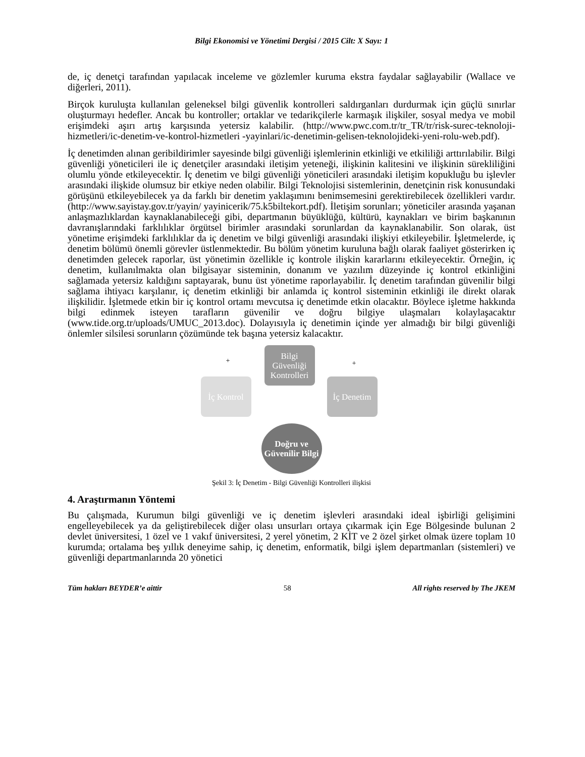Bilgi Ekonomisi ve Yönetimi Dergisi / 2015 Cilt: X Sayı: 1
de, iç denetçi tarafından yapılacak inceleme ve gözlemler kuruma ekstra faydalar sağlayabilir (Wallace ve diğerleri, 2011).
Birçok kuruluşta kullanılan geleneksel bilgi güvenlik kontrolleri saldırganları durdurmak için güçlü sınırlar oluşturmayı hedefler. Ancak bu kontroller; ortaklar ve tedarikçilerle karmaşık ilişkiler, sosyal medya ve mobil erişimdeki aşırı artış karşısında yetersiz kalabilir. (http://www.pwc.com.tr/tr_TR/tr/risk-surec-teknoloji-hizmetleri/ic-denetim-ve-kontrol-hizmetleri -yayinlari/ic-denetimin-gelisen-teknolojideki-yeni-rolu-web.pdf).
İç denetimden alınan geribildirimler sayesinde bilgi güvenliği işlemlerinin etkinliği ve etkililiği arttırılabilir. Bilgi güvenliği yöneticileri ile iç denetçiler arasındaki iletişim yeteneği, ilişkinin kalitesini ve ilişkinin sürekliliğini olumlu yönde etkileyecektir. İç denetim ve bilgi güvenliği yöneticileri arasındaki iletişim kopukluğu bu işlevler arasındaki ilişkide olumsuz bir etkiye neden olabilir. Bilgi Teknolojisi sistemlerinin, denetçinin risk konusundaki görüşünü etkileyebilecek ya da farklı bir denetim yaklaşımını benimsemesini gerektirebilecek özellikleri vardır. (http://www.sayistay.gov.tr/yayin/ yayinicerik/75.k5biltekort.pdf). İletişim sorunları; yöneticiler arasında yaşanan anlaşmazlıklardan kaynaklanabileceği gibi, departmanın büyüklüğü, kültürü, kaynakları ve birim başkanının davranışlarındaki farklılıklar örgütsel birimler arasındaki sorunlardan da kaynaklanabilir. Son olarak, üst yönetime erişimdeki farklılıklar da iç denetim ve bilgi güvenliği arasındaki ilişkiyi etkileyebilir. İşletmelerde, iç denetim bölümü önemli görevler üstlenmektedir. Bu bölüm yönetim kuruluna bağlı olarak faaliyet gösterirken iç denetimden gelecek raporlar, üst yönetimin özellikle iç kontrole ilişkin kararlarını etkileyecektir. Örneğin, iç denetim, kullanılmakta olan bilgisayar sisteminin, donanım ve yazılım düzeyinde iç kontrol etkinliğini sağlamada yetersiz kaldığını saptayarak, bunu üst yönetime raporlayabilir. İç denetim tarafından güvenilir bilgi sağlama ihtiyacı karşılanır, iç denetim etkinliği bir anlamda iç kontrol sisteminin etkinliği ile direkt olarak ilişkilidir. İşletmede etkin bir iç kontrol ortamı mevcutsa iç denetimde etkin olacaktır. Böylece işletme hakkında bilgi edinmek isteyen tarafların güvenilir ve doğru bilgiye ulaşmaları kolaylaşacaktır (www.tide.org.tr/uploads/UMUC_2013.doc). Dolayısıyla iç denetimin içinde yer almadığı bir bilgi güvenliği önlemler silsilesi sorunların çözümünde tek başına yetersiz kalacaktır.
Bilgi Güvenliği Kontrolleri
İç Kontrol
İç Denetim
Doğru ve Güvenilir Bilgi
+ +
Şekil 3: İç Denetim - Bilgi Güvenliği Kontrolleri ilişkisi
4. Araştırmanın Yöntemi
Bu çalışmada, Kurumun bilgi güvenliği ve iç denetim işlevleri arasındaki ideal işbirliği gelişimini engelleyebilecek ya da geliştirebilecek diğer olası unsurları ortaya çıkarmak için Ege Bölgesinde bulunan 2 devlet üniversitesi, 1 özel ve 1 vakıf üniversitesi, 2 yerel yönetim, 2 KİT ve 2 özel şirket olmak üzere toplam 10 kurumda; ortalama beş yıllık deneyime sahip, iç denetim, enformatik, bilgi işlem departmanları (sistemleri) ve güvenliği departmanlarında 20 yönetici
Tüm hakları BEYDER’e aittir 58 All rights reserved by The JKEM